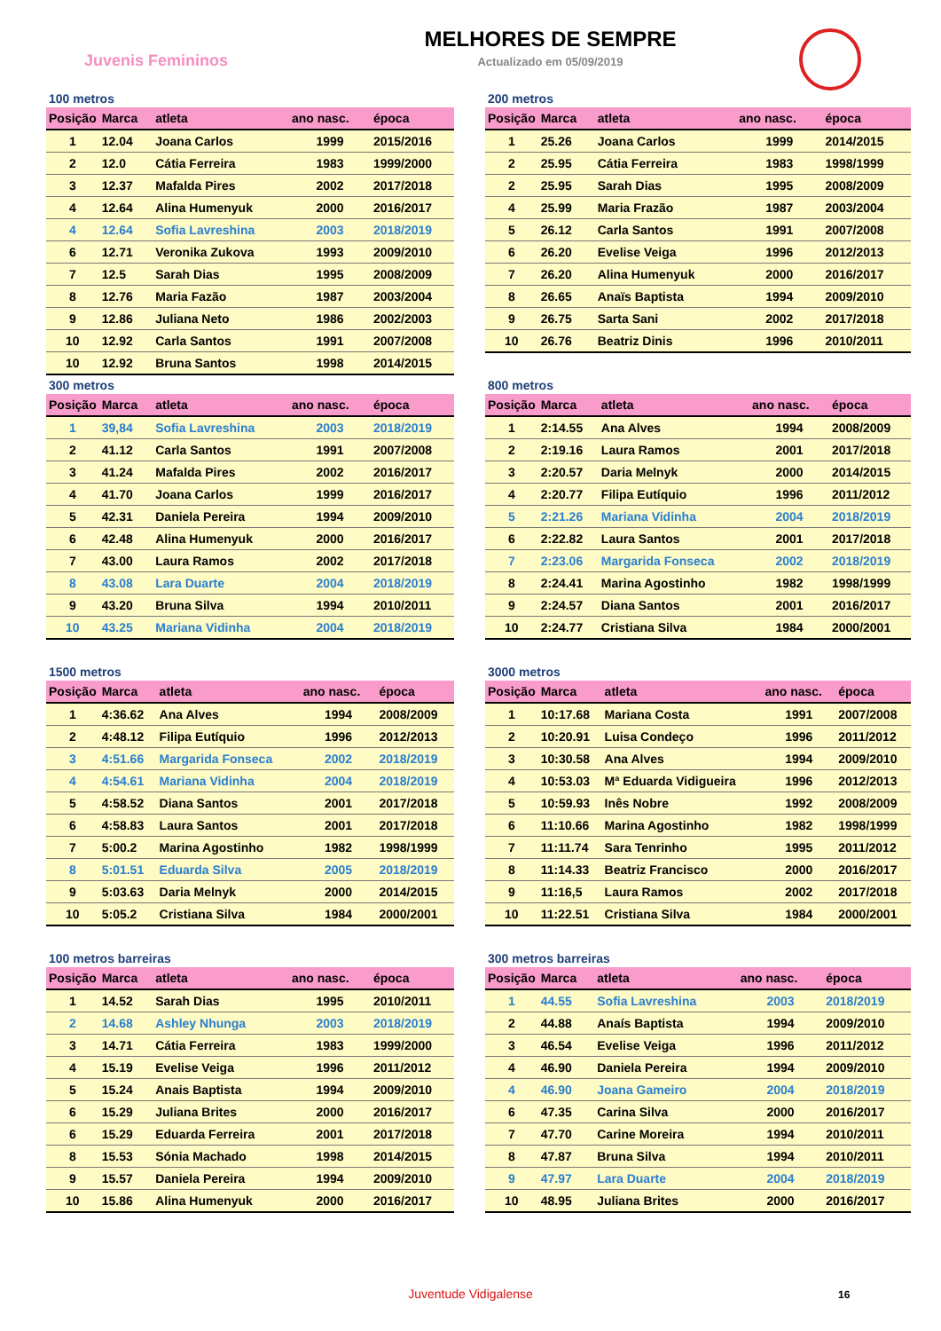Juvenis Femininos
MELHORES DE SEMPRE
Actualizado em 05/09/2019
100 metros
| Posição | Marca | atleta | ano nasc. | época |
| --- | --- | --- | --- | --- |
| 1 | 12.04 | Joana Carlos | 1999 | 2015/2016 |
| 2 | 12.0 | Cátia Ferreira | 1983 | 1999/2000 |
| 3 | 12.37 | Mafalda Pires | 2002 | 2017/2018 |
| 4 | 12.64 | Alina Humenyuk | 2000 | 2016/2017 |
| 4 | 12.64 | Sofia Lavreshina | 2003 | 2018/2019 |
| 6 | 12.71 | Veronika Zukova | 1993 | 2009/2010 |
| 7 | 12.5 | Sarah Dias | 1995 | 2008/2009 |
| 8 | 12.76 | Maria Fazão | 1987 | 2003/2004 |
| 9 | 12.86 | Juliana Neto | 1986 | 2002/2003 |
| 10 | 12.92 | Carla Santos | 1991 | 2007/2008 |
| 10 | 12.92 | Bruna Santos | 1998 | 2014/2015 |
200 metros
| Posição | Marca | atleta | ano nasc. | época |
| --- | --- | --- | --- | --- |
| 1 | 25.26 | Joana Carlos | 1999 | 2014/2015 |
| 2 | 25.95 | Cátia Ferreira | 1983 | 1998/1999 |
| 2 | 25.95 | Sarah Dias | 1995 | 2008/2009 |
| 4 | 25.99 | Maria Frazão | 1987 | 2003/2004 |
| 5 | 26.12 | Carla Santos | 1991 | 2007/2008 |
| 6 | 26.20 | Evelise Veiga | 1996 | 2012/2013 |
| 7 | 26.20 | Alina Humenyuk | 2000 | 2016/2017 |
| 8 | 26.65 | Anaïs Baptista | 1994 | 2009/2010 |
| 9 | 26.75 | Sarta Sani | 2002 | 2017/2018 |
| 10 | 26.76 | Beatriz Dinis | 1996 | 2010/2011 |
300 metros
| Posição | Marca | atleta | ano nasc. | época |
| --- | --- | --- | --- | --- |
| 1 | 39,84 | Sofia Lavreshina | 2003 | 2018/2019 |
| 2 | 41.12 | Carla Santos | 1991 | 2007/2008 |
| 3 | 41.24 | Mafalda Pires | 2002 | 2016/2017 |
| 4 | 41.70 | Joana Carlos | 1999 | 2016/2017 |
| 5 | 42.31 | Daniela Pereira | 1994 | 2009/2010 |
| 6 | 42.48 | Alina Humenyuk | 2000 | 2016/2017 |
| 7 | 43.00 | Laura Ramos | 2002 | 2017/2018 |
| 8 | 43.08 | Lara Duarte | 2004 | 2018/2019 |
| 9 | 43.20 | Bruna Silva | 1994 | 2010/2011 |
| 10 | 43.25 | Mariana Vidinha | 2004 | 2018/2019 |
800 metros
| Posição | Marca | atleta | ano nasc. | época |
| --- | --- | --- | --- | --- |
| 1 | 2:14.55 | Ana Alves | 1994 | 2008/2009 |
| 2 | 2:19.16 | Laura Ramos | 2001 | 2017/2018 |
| 3 | 2:20.57 | Daria Melnyk | 2000 | 2014/2015 |
| 4 | 2:20.77 | Filipa Eutíquio | 1996 | 2011/2012 |
| 5 | 2:21.26 | Mariana Vidinha | 2004 | 2018/2019 |
| 6 | 2:22.82 | Laura Santos | 2001 | 2017/2018 |
| 7 | 2:23.06 | Margarida Fonseca | 2002 | 2018/2019 |
| 8 | 2:24.41 | Marina Agostinho | 1982 | 1998/1999 |
| 9 | 2:24.57 | Diana Santos | 2001 | 2016/2017 |
| 10 | 2:24.77 | Cristiana Silva | 1984 | 2000/2001 |
1500 metros
| Posição | Marca | atleta | ano nasc. | época |
| --- | --- | --- | --- | --- |
| 1 | 4:36.62 | Ana Alves | 1994 | 2008/2009 |
| 2 | 4:48.12 | Filipa Eutíquio | 1996 | 2012/2013 |
| 3 | 4:51.66 | Margarida Fonseca | 2002 | 2018/2019 |
| 4 | 4:54.61 | Mariana Vidinha | 2004 | 2018/2019 |
| 5 | 4:58.52 | Diana Santos | 2001 | 2017/2018 |
| 6 | 4:58.83 | Laura Santos | 2001 | 2017/2018 |
| 7 | 5:00.2 | Marina Agostinho | 1982 | 1998/1999 |
| 8 | 5:01.51 | Eduarda Silva | 2005 | 2018/2019 |
| 9 | 5:03.63 | Daria Melnyk | 2000 | 2014/2015 |
| 10 | 5:05.2 | Cristiana Silva | 1984 | 2000/2001 |
3000 metros
| Posição | Marca | atleta | ano nasc. | época |
| --- | --- | --- | --- | --- |
| 1 | 10:17.68 | Mariana Costa | 1991 | 2007/2008 |
| 2 | 10:20.91 | Luisa Condeço | 1996 | 2011/2012 |
| 3 | 10:30.58 | Ana Alves | 1994 | 2009/2010 |
| 4 | 10:53.03 | Mª Eduarda Vidigueira | 1996 | 2012/2013 |
| 5 | 10:59.93 | Inês Nobre | 1992 | 2008/2009 |
| 6 | 11:10.66 | Marina Agostinho | 1982 | 1998/1999 |
| 7 | 11:11.74 | Sara Tenrinho | 1995 | 2011/2012 |
| 8 | 11:14.33 | Beatriz Francisco | 2000 | 2016/2017 |
| 9 | 11:16,5 | Laura Ramos | 2002 | 2017/2018 |
| 10 | 11:22.51 | Cristiana Silva | 1984 | 2000/2001 |
100 metros barreiras
| Posição | Marca | atleta | ano nasc. | época |
| --- | --- | --- | --- | --- |
| 1 | 14.52 | Sarah Dias | 1995 | 2010/2011 |
| 2 | 14.68 | Ashley Nhunga | 2003 | 2018/2019 |
| 3 | 14.71 | Cátia Ferreira | 1983 | 1999/2000 |
| 4 | 15.19 | Evelise Veiga | 1996 | 2011/2012 |
| 5 | 15.24 | Anais Baptista | 1994 | 2009/2010 |
| 6 | 15.29 | Juliana Brites | 2000 | 2016/2017 |
| 6 | 15.29 | Eduarda Ferreira | 2001 | 2017/2018 |
| 8 | 15.53 | Sónia Machado | 1998 | 2014/2015 |
| 9 | 15.57 | Daniela Pereira | 1994 | 2009/2010 |
| 10 | 15.86 | Alina Humenyuk | 2000 | 2016/2017 |
300 metros barreiras
| Posição | Marca | atleta | ano nasc. | época |
| --- | --- | --- | --- | --- |
| 1 | 44.55 | Sofia Lavreshina | 2003 | 2018/2019 |
| 2 | 44.88 | Anaís Baptista | 1994 | 2009/2010 |
| 3 | 46.54 | Evelise Veiga | 1996 | 2011/2012 |
| 4 | 46.90 | Daniela Pereira | 1994 | 2009/2010 |
| 4 | 46.90 | Joana Gameiro | 2004 | 2018/2019 |
| 6 | 47.35 | Carina Silva | 2000 | 2016/2017 |
| 7 | 47.70 | Carine Moreira | 1994 | 2010/2011 |
| 8 | 47.87 | Bruna Silva | 1994 | 2010/2011 |
| 9 | 47.97 | Lara Duarte | 2004 | 2018/2019 |
| 10 | 48.95 | Juliana Brites | 2000 | 2016/2017 |
Juventude Vidigalense 16